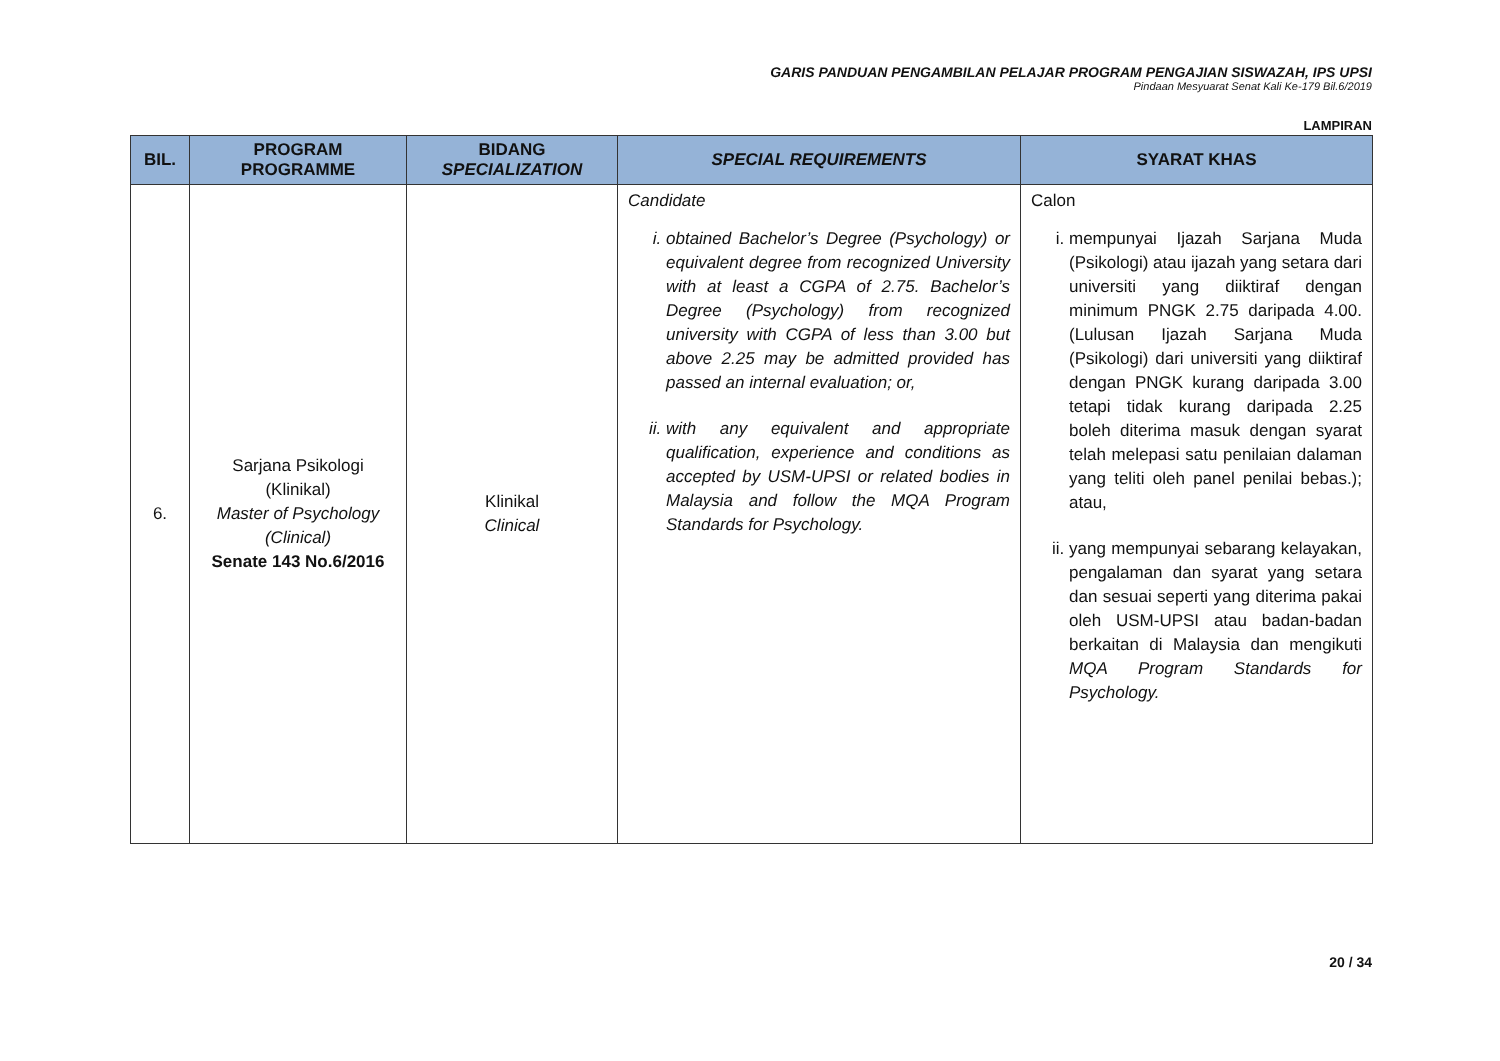GARIS PANDUAN PENGAMBILAN PELAJAR PROGRAM PENGAJIAN SISWAZAH, IPS UPSI
Pindaan Mesyuarat Senat Kali Ke-179 Bil.6/2019
LAMPIRAN
| BIL. | PROGRAM PROGRAMME | BIDANG SPECIALIZATION | SPECIAL REQUIREMENTS | SYARAT KHAS |
| --- | --- | --- | --- | --- |
| 6. | Sarjana Psikologi (Klinikal) Master of Psychology (Clinical) Senate 143 No.6/2016 | Klinikal Clinical | Candidate i. obtained Bachelor’s Degree (Psychology) or equivalent degree from recognized University with at least a CGPA of 2.75. Bachelor’s Degree (Psychology) from recognized university with CGPA of less than 3.00 but above 2.25 may be admitted provided has passed an internal evaluation; or, ii. with any equivalent and appropriate qualification, experience and conditions as accepted by USM-UPSI or related bodies in Malaysia and follow the MQA Program Standards for Psychology. | Calon i. mempunyai Ijazah Sarjana Muda (Psikologi) atau ijazah yang setara dari universiti yang diiktiraf dengan minimum PNGK 2.75 daripada 4.00. (Lulusan Ijazah Sarjana Muda (Psikologi) dari universiti yang diiktiraf dengan PNGK kurang daripada 3.00 tetapi tidak kurang daripada 2.25 boleh diterima masuk dengan syarat telah melepasi satu penilaian dalaman yang teliti oleh panel penilai bebas.); atau, ii. yang mempunyai sebarang kelayakan, pengalaman dan syarat yang setara dan sesuai seperti yang diterima pakai oleh USM-UPSI atau badan-badan berkaitan di Malaysia dan mengikuti MQA Program Standards for Psychology. |
20 / 34